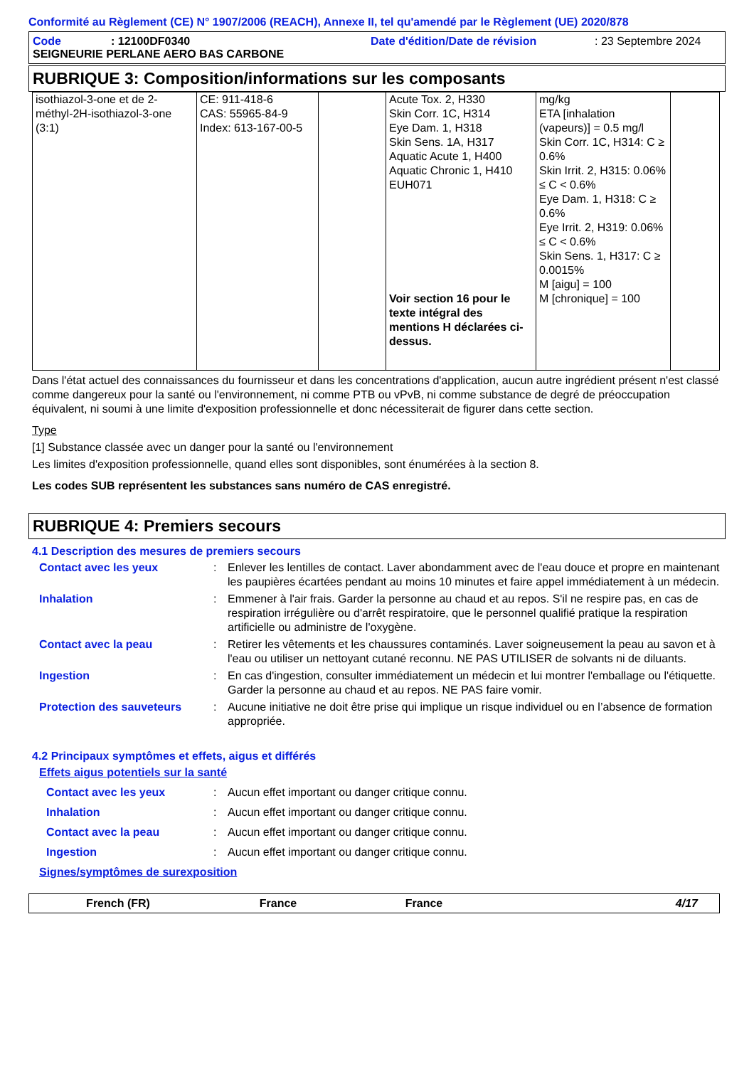Conformité au Règlement (CE) N° 1907/2006 (REACH), Annexe II, tel qu'amendé par le Règlement (UE) 2020/878
Code: 12100DF0340 Date d'édition/Date de révision: 23 Septembre 2024
SEIGNEURIE PERLANE AERO BAS CARBONE
RUBRIQUE 3: Composition/informations sur les composants
| isothiazol-3-one et de 2-méthyl-2H-isothiazol-3-one (3:1) | CE: 911-418-6 CAS: 55965-84-9 Index: 613-167-00-5 | | Acute Tox. 2, H330 Skin Corr. 1C, H314 Eye Dam. 1, H318 Skin Sens. 1A, H317 Aquatic Acute 1, H400 Aquatic Chronic 1, H410 EUH071 Voir section 16 pour le texte intégral des mentions H déclarées ci-dessus. | mg/kg ETA [inhalation (vapeurs)] = 0.5 mg/l Skin Corr. 1C, H314: C ≥ 0.6% Skin Irrit. 2, H315: 0.06% ≤ C < 0.6% Eye Dam. 1, H318: C ≥ 0.6% Eye Irrit. 2, H319: 0.06% ≤ C < 0.6% Skin Sens. 1, H317: C ≥ 0.0015% M [aigu] = 100 M [chronique] = 100 | |
Dans l'état actuel des connaissances du fournisseur et dans les concentrations d'application, aucun autre ingrédient présent n'est classé comme dangereux pour la santé ou l'environnement, ni comme PTB ou vPvB, ni comme substance de degré de préoccupation équivalent, ni soumi à une limite d'exposition professionnelle et donc nécessiterait de figurer dans cette section.
Type
[1] Substance classée avec un danger pour la santé ou l'environnement
Les limites d'exposition professionnelle, quand elles sont disponibles, sont énumérées à la section 8.
Les codes SUB représentent les substances sans numéro de CAS enregistré.
RUBRIQUE 4: Premiers secours
4.1 Description des mesures de premiers secours
Contact avec les yeux: Enlever les lentilles de contact. Laver abondamment avec de l'eau douce et propre en maintenant les paupières écartées pendant au moins 10 minutes et faire appel immédiatement à un médecin.
Inhalation: Emmener à l'air frais. Garder la personne au chaud et au repos. S'il ne respire pas, en cas de respiration irrégulière ou d'arrêt respiratoire, que le personnel qualifié pratique la respiration artificielle ou administre de l'oxygène.
Contact avec la peau: Retirer les vêtements et les chaussures contaminés. Laver soigneusement la peau au savon et à l'eau ou utiliser un nettoyant cutané reconnu. NE PAS UTILISER de solvants ni de diluants.
Ingestion: En cas d'ingestion, consulter immédiatement un médecin et lui montrer l'emballage ou l'étiquette. Garder la personne au chaud et au repos. NE PAS faire vomir.
Protection des sauveteurs: Aucune initiative ne doit être prise qui implique un risque individuel ou en l’absence de formation appropriée.
4.2 Principaux symptômes et effets, aigus et différés
Effets aigus potentiels sur la santé
Contact avec les yeux: Aucun effet important ou danger critique connu.
Inhalation: Aucun effet important ou danger critique connu.
Contact avec la peau: Aucun effet important ou danger critique connu.
Ingestion: Aucun effet important ou danger critique connu.
Signes/symptômes de surexposition
French (FR) France France 4/17